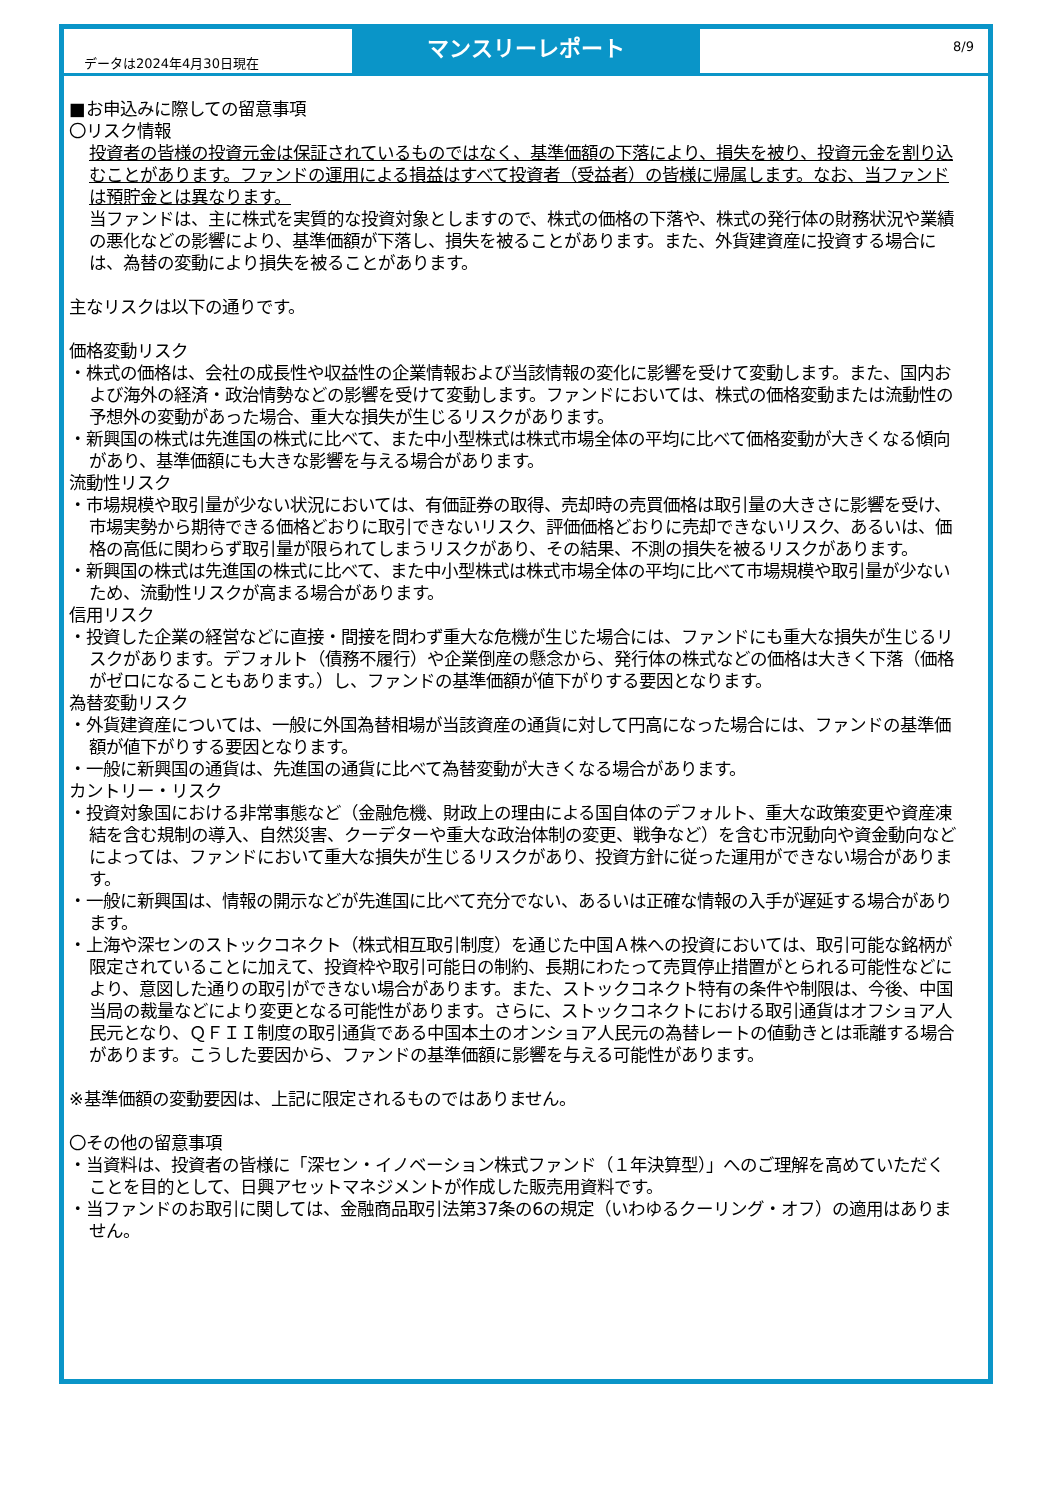データは2024年4月30日現在
マンスリーレポート
8/9
■お申込みに際しての留意事項
〇リスク情報
投資者の皆様の投資元金は保証されているものではなく、基準価額の下落により、損失を被り、投資元金を割り込むことがあります。ファンドの運用による損益はすべて投資者（受益者）の皆様に帰属します。なお、当ファンドは預貯金とは異なります。
当ファンドは、主に株式を実質的な投資対象としますので、株式の価格の下落や、株式の発行体の財務状況や業績の悪化などの影響により、基準価額が下落し、損失を被ることがあります。また、外貨建資産に投資する場合には、為替の変動により損失を被ることがあります。
主なリスクは以下の通りです。
価格変動リスク
・株式の価格は、会社の成長性や収益性の企業情報および当該情報の変化に影響を受けて変動します。また、国内および海外の経済・政治情勢などの影響を受けて変動します。ファンドにおいては、株式の価格変動または流動性の予想外の変動があった場合、重大な損失が生じるリスクがあります。
・新興国の株式は先進国の株式に比べて、また中小型株式は株式市場全体の平均に比べて価格変動が大きくなる傾向があり、基準価額にも大きな影響を与える場合があります。
流動性リスク
・市場規模や取引量が少ない状況においては、有価証券の取得、売却時の売買価格は取引量の大きさに影響を受け、市場実勢から期待できる価格どおりに取引できないリスク、評価価格どおりに売却できないリスク、あるいは、価格の高低に関わらず取引量が限られてしまうリスクがあり、その結果、不測の損失を被るリスクがあります。
・新興国の株式は先進国の株式に比べて、また中小型株式は株式市場全体の平均に比べて市場規模や取引量が少ないため、流動性リスクが高まる場合があります。
信用リスク
・投資した企業の経営などに直接・間接を問わず重大な危機が生じた場合には、ファンドにも重大な損失が生じるリスクがあります。デフォルト（債務不履行）や企業倒産の懸念から、発行体の株式などの価格は大きく下落（価格がゼロになることもあります。）し、ファンドの基準価額が値下がりする要因となります。
為替変動リスク
・外貨建資産については、一般に外国為替相場が当該資産の通貨に対して円高になった場合には、ファンドの基準価額が値下がりする要因となります。
・一般に新興国の通貨は、先進国の通貨に比べて為替変動が大きくなる場合があります。
カントリー・リスク
・投資対象国における非常事態など（金融危機、財政上の理由による国自体のデフォルト、重大な政策変更や資産凍結を含む規制の導入、自然災害、クーデターや重大な政治体制の変更、戦争など）を含む市況動向や資金動向などによっては、ファンドにおいて重大な損失が生じるリスクがあり、投資方針に従った運用ができない場合があります。
・一般に新興国は、情報の開示などが先進国に比べて充分でない、あるいは正確な情報の入手が遅延する場合があります。
・上海や深センのストックコネクト（株式相互取引制度）を通じた中国Ａ株への投資においては、取引可能な銘柄が限定されていることに加えて、投資枠や取引可能日の制約、長期にわたって売買停止措置がとられる可能性などにより、意図した通りの取引ができない場合があります。また、ストックコネクト特有の条件や制限は、今後、中国当局の裁量などにより変更となる可能性があります。さらに、ストックコネクトにおける取引通貨はオフショア人民元となり、ＱＦＩＩ制度の取引通貨である中国本土のオンショア人民元の為替レートの値動きとは乖離する場合があります。こうした要因から、ファンドの基準価額に影響を与える可能性があります。
※基準価額の変動要因は、上記に限定されるものではありません。
〇その他の留意事項
・当資料は、投資者の皆様に「深セン・イノベーション株式ファンド（１年決算型）」へのご理解を高めていただくことを目的として、日興アセットマネジメントが作成した販売用資料です。
・当ファンドのお取引に関しては、金融商品取引法第37条の6の規定（いわゆるクーリング・オフ）の適用はありません。